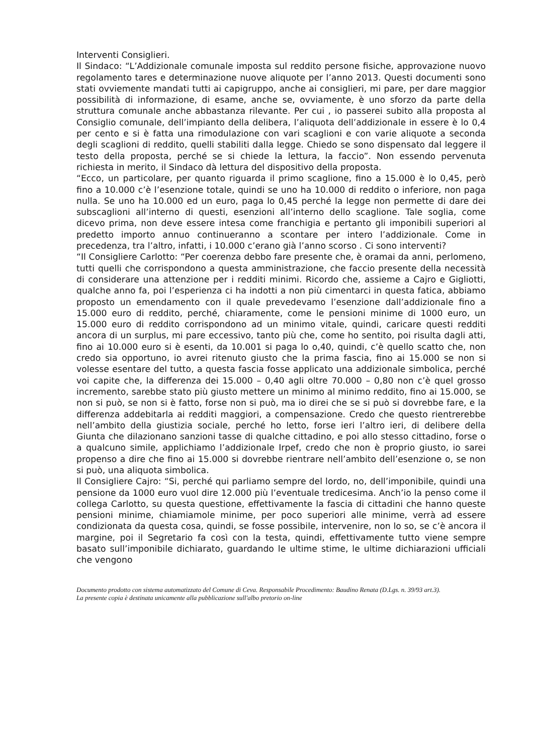Interventi Consiglieri.
Il Sindaco: “L’Addizionale comunale imposta sul reddito persone fisiche, approvazione nuovo regolamento tares e determinazione nuove aliquote per l’anno 2013. Questi documenti sono stati ovviemente mandati tutti ai capigruppo, anche ai consiglieri, mi pare, per dare maggior possibilità di informazione, di esame, anche se, ovviamente, è uno sforzo da parte della struttura comunale anche abbastanza rilevante. Per cui , io passerei subito alla proposta al Consiglio comunale, dell’impianto della delibera, l’aliquota dell’addizionale in essere è lo 0,4 per cento e si è fatta una rimodulazione con vari scaglioni e con varie aliquote a seconda degli scaglioni di reddito, quelli stabiliti dalla legge. Chiedo se sono dispensato dal leggere il testo della proposta, perché se si chiede la lettura, la faccio”. Non essendo pervenuta richiesta in merito, il Sindaco dà lettura del dispositivo della proposta.
“Ecco, un particolare, per quanto riguarda il primo scaglione, fino a 15.000 è lo 0,45, però fino a 10.000 c’è l’esenzione totale, quindi se uno ha 10.000 di reddito o inferiore, non paga nulla. Se uno ha 10.000 ed un euro, paga lo 0,45 perché la legge non permette di dare dei subscaglioni all’interno di questi, esenzioni all’interno dello scaglione. Tale soglia, come dicevo prima, non deve essere intesa come franchigia e pertanto gli imponibili superiori al predetto importo annuo continueranno a scontare per intero l’addizionale. Come in precedenza, tra l’altro, infatti, i 10.000 c’erano già l’anno scorso . Ci sono interventi?
“Il Consigliere Carlotto: “Per coerenza debbo fare presente che, è oramai da anni, perlomeno, tutti quelli che corrispondono a questa amministrazione, che faccio presente della necessità di considerare una attenzione per i redditi minimi. Ricordo che, assieme a Cajro e Gigliotti, qualche anno fa, poi l’esperienza ci ha indotti a non più cimentarci in questa fatica, abbiamo proposto un emendamento con il quale prevedevamo l’esenzione dall’addizionale fino a 15.000 euro di reddito, perché, chiaramente, come le pensioni minime di 1000 euro, un 15.000 euro di reddito corrispondono ad un minimo vitale, quindi, caricare questi redditi ancora di un surplus, mi pare eccessivo, tanto più che, come ho sentito, poi risulta dagli atti, fino ai 10.000 euro si è esenti, da 10.001 si paga lo o,40, quindi, c’è quello scatto che, non credo sia opportuno, io avrei ritenuto giusto che la prima fascia, fino ai 15.000 se non si volesse esentare del tutto, a questa fascia fosse applicato una addizionale simbolica, perché voi capite che, la differenza dei 15.000 – 0,40 agli oltre 70.000 – 0,80 non c’è quel grosso incremento, sarebbe stato più giusto mettere un minimo al minimo reddito, fino ai 15.000, se non si può, se non si è fatto, forse non si può, ma io direi che se si può si dovrebbe fare, e la differenza addebitarla ai redditi maggiori, a compensazione. Credo che questo rientrerebbe nell’ambito della giustizia sociale, perché ho letto, forse ieri l’altro ieri, di delibere della Giunta che dilazionano sanzioni tasse di qualche cittadino, e poi allo stesso cittadino, forse o a qualcuno simile, applichiamo l’addizionale Irpef, credo che non è proprio giusto, io sarei propenso a dire che fino ai 15.000 si dovrebbe rientrare nell’ambito dell’esenzione o, se non si può, una aliquota simbolica.
Il Consigliere Cajro: “Si, perché qui parliamo sempre del lordo, no, dell’imponibile, quindi una pensione da 1000 euro vuol dire 12.000 più l’eventuale tredicesima. Anch’io la penso come il collega Carlotto, su questa questione, effettivamente la fascia di cittadini che hanno queste pensioni minime, chiamiamole minime, per poco superiori alle minime, verrà ad essere condizionata da questa cosa, quindi, se fosse possibile, intervenire, non lo so, se c’è ancora il margine, poi il Segretario fa così con la testa, quindi, effettivamente tutto viene sempre basato sull’imponibile dichiarato, guardando le ultime stime, le ultime dichiarazioni ufficiali che vengono
Documento prodotto con sistema automatizzato del Comune di Ceva. Responsabile Procedimento: Baudino Renata (D.Lgs. n. 39/93 art.3).
La presente copia è destinata unicamente alla pubblicazione sull'albo pretorio on-line